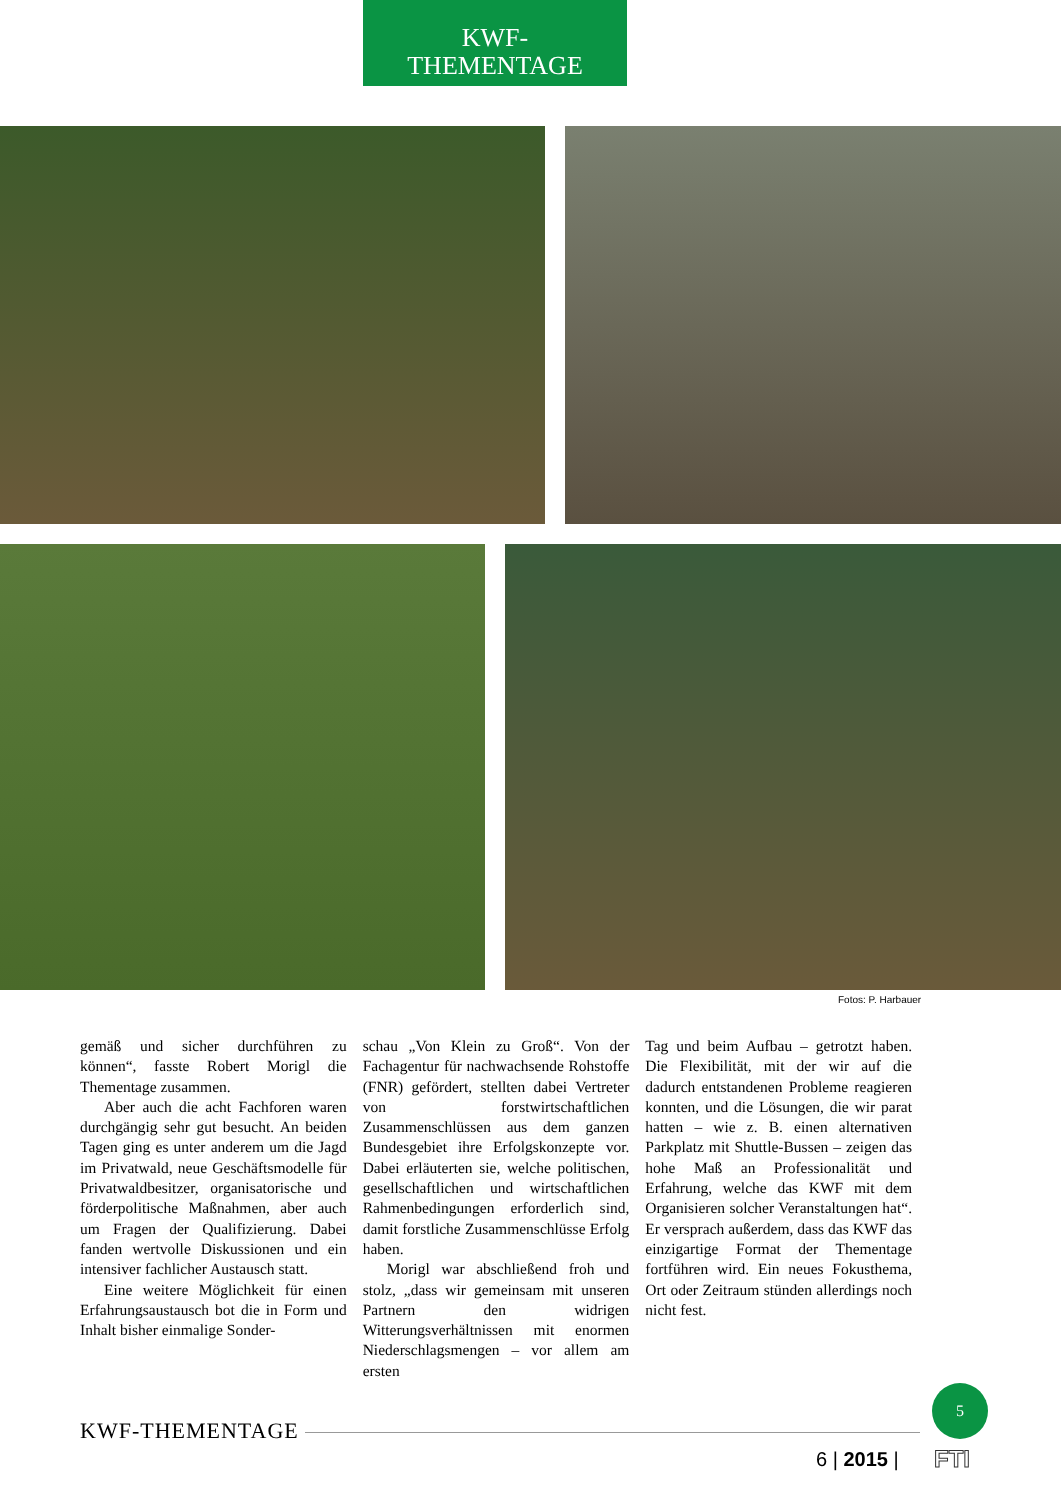KWF-
THEMENTAGE
Fotos: P. Harbauer
gemäß und sicher durchführen zu können“, fasste Robert Morigl die Thementage zusammen.
Aber auch die acht Fachforen waren durchgängig sehr gut besucht. An beiden Tagen ging es unter anderem um die Jagd im Privatwald, neue Geschäftsmodelle für Privatwaldbesitzer, organisatorische und förderpolitische Maßnahmen, aber auch um Fragen der Qualifizierung. Dabei fanden wertvolle Diskussionen und ein intensiver fachlicher Austausch statt.
Eine weitere Möglichkeit für einen Erfahrungsaustausch bot die in Form und Inhalt bisher einmalige Sonder-
schau „Von Klein zu Groß“. Von der Fachagentur für nachwachsende Rohstoffe (FNR) gefördert, stellten dabei Vertreter von forstwirtschaftlichen Zusammenschlüssen aus dem ganzen Bundesgebiet ihre Erfolgskonzepte vor. Dabei erläuterten sie, welche politischen, gesellschaftlichen und wirtschaftlichen Rahmenbedingungen erforderlich sind, damit forstliche Zusammenschlüsse Erfolg haben.
Morigl war abschließend froh und stolz, „dass wir gemeinsam mit unseren Partnern den widrigen Witterungsverhältnissen mit enormen Niederschlagsmengen – vor allem am ersten
Tag und beim Aufbau – getrotzt haben. Die Flexibilität, mit der wir auf die dadurch entstandenen Probleme reagieren konnten, und die Lösungen, die wir parat hatten – wie z. B. einen alternativen Parkplatz mit Shuttle-Bussen – zeigen das hohe Maß an Professionalität und Erfahrung, welche das KWF mit dem Organisieren solcher Veranstaltungen hat“. Er versprach außerdem, dass das KWF das einzigartige Format der Thementage fortführen wird. Ein neues Fokusthema, Ort oder Zeitraum stünden allerdings noch nicht fest.
KWF-THEMENTAGE
6 | 2015 |
5
FTI